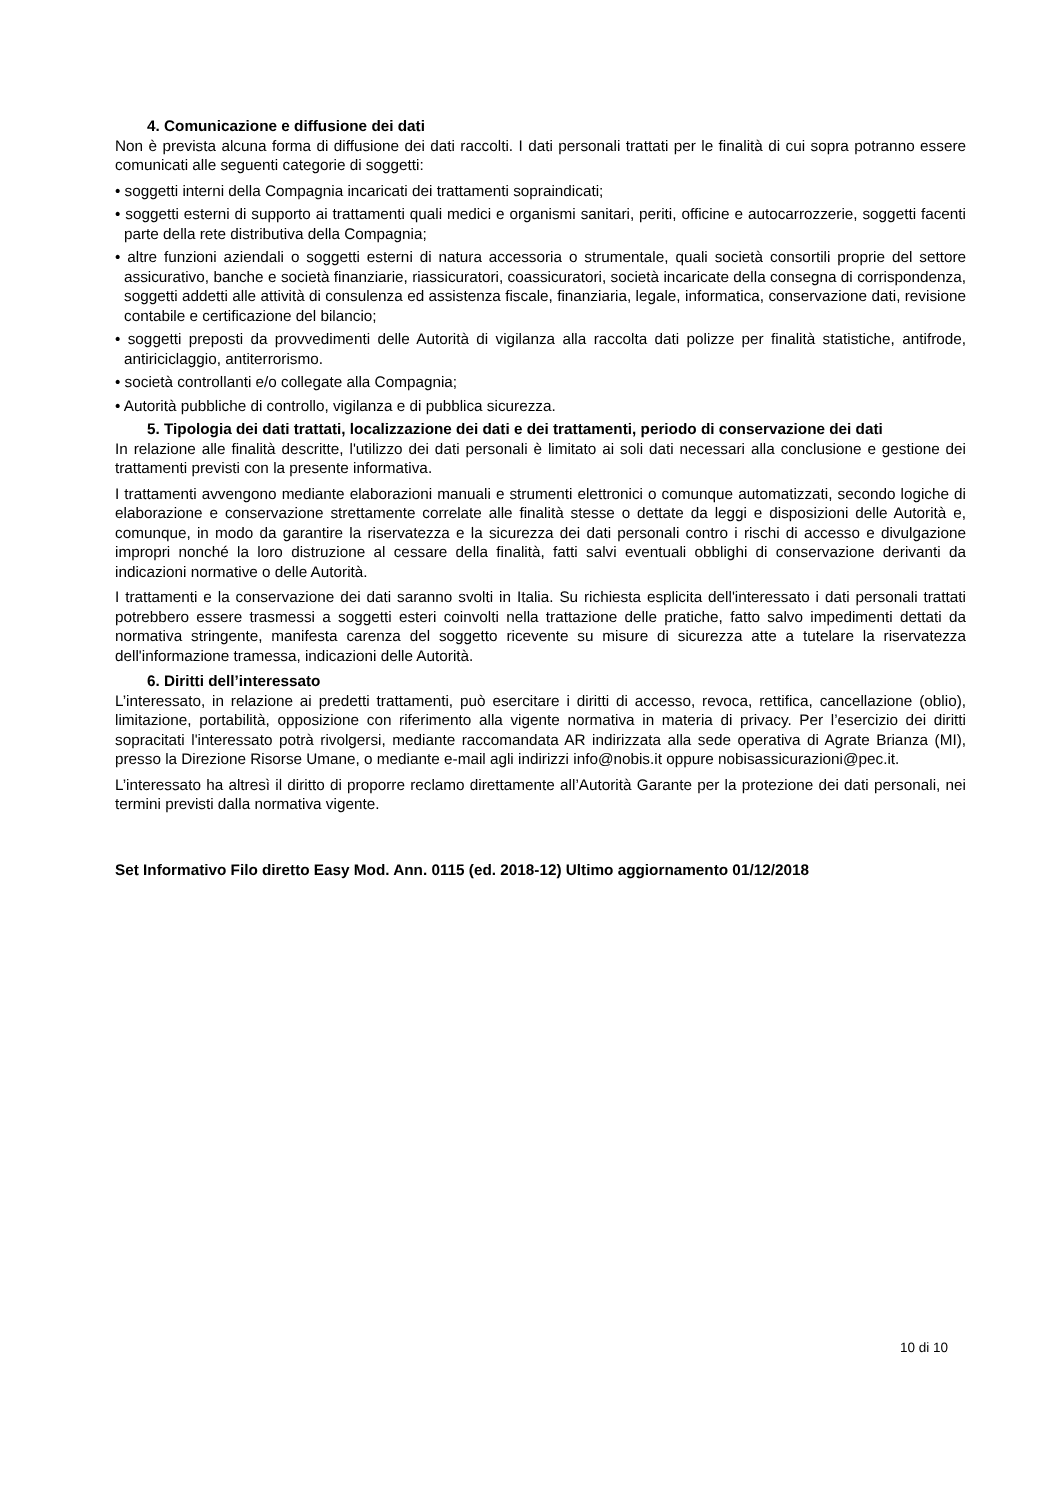4. Comunicazione e diffusione dei dati
Non è prevista alcuna forma di diffusione dei dati raccolti. I dati personali trattati per le finalità di cui sopra potranno essere comunicati alle seguenti categorie di soggetti:
• soggetti interni della Compagnia incaricati dei trattamenti sopraindicati;
• soggetti esterni di supporto ai trattamenti quali medici e organismi sanitari, periti, officine e autocarrozzerie, soggetti facenti parte della rete distributiva della Compagnia;
• altre funzioni aziendali o soggetti esterni di natura accessoria o strumentale, quali società consortili proprie del settore assicurativo, banche e società finanziarie, riassicuratori, coassicuratori, società incaricate della consegna di corrispondenza, soggetti addetti alle attività di consulenza ed assistenza fiscale, finanziaria, legale, informatica, conservazione dati, revisione contabile e certificazione del bilancio;
• soggetti preposti da provvedimenti delle Autorità di vigilanza alla raccolta dati polizze per finalità statistiche, antifrode, antiriciclaggio, antiterrorismo.
• società controllanti e/o collegate alla Compagnia;
• Autorità pubbliche di controllo, vigilanza e di pubblica sicurezza.
5. Tipologia dei dati trattati, localizzazione dei dati e dei trattamenti, periodo di conservazione dei dati
In relazione alle finalità descritte, l'utilizzo dei dati personali è limitato ai soli dati necessari alla conclusione e gestione dei trattamenti previsti con la presente informativa.
I trattamenti avvengono mediante elaborazioni manuali e strumenti elettronici o comunque automatizzati, secondo logiche di elaborazione e conservazione strettamente correlate alle finalità stesse o dettate da leggi e disposizioni delle Autorità e, comunque, in modo da garantire la riservatezza e la sicurezza dei dati personali contro i rischi di accesso e divulgazione impropri nonché la loro distruzione al cessare della finalità, fatti salvi eventuali obblighi di conservazione derivanti da indicazioni normative o delle Autorità.
I trattamenti e la conservazione dei dati saranno svolti in Italia. Su richiesta esplicita dell'interessato i dati personali trattati potrebbero essere trasmessi a soggetti esteri coinvolti nella trattazione delle pratiche, fatto salvo impedimenti dettati da normativa stringente, manifesta carenza del soggetto ricevente su misure di sicurezza atte a tutelare la riservatezza dell'informazione tramessa, indicazioni delle Autorità.
6. Diritti dell’interessato
L’interessato, in relazione ai predetti trattamenti, può esercitare i diritti di accesso, revoca, rettifica, cancellazione (oblio), limitazione, portabilità, opposizione con riferimento alla vigente normativa in materia di privacy. Per l’esercizio dei diritti sopracitati l'interessato potrà rivolgersi, mediante raccomandata AR indirizzata alla sede operativa di Agrate Brianza (MI), presso la Direzione Risorse Umane, o mediante e-mail agli indirizzi info@nobis.it oppure nobisassicurazioni@pec.it.
L’interessato ha altresì il diritto di proporre reclamo direttamente all’Autorità Garante per la protezione dei dati personali, nei termini previsti dalla normativa vigente.
Set Informativo Filo diretto Easy Mod. Ann. 0115 (ed. 2018-12) Ultimo aggiornamento 01/12/2018
10 di 10